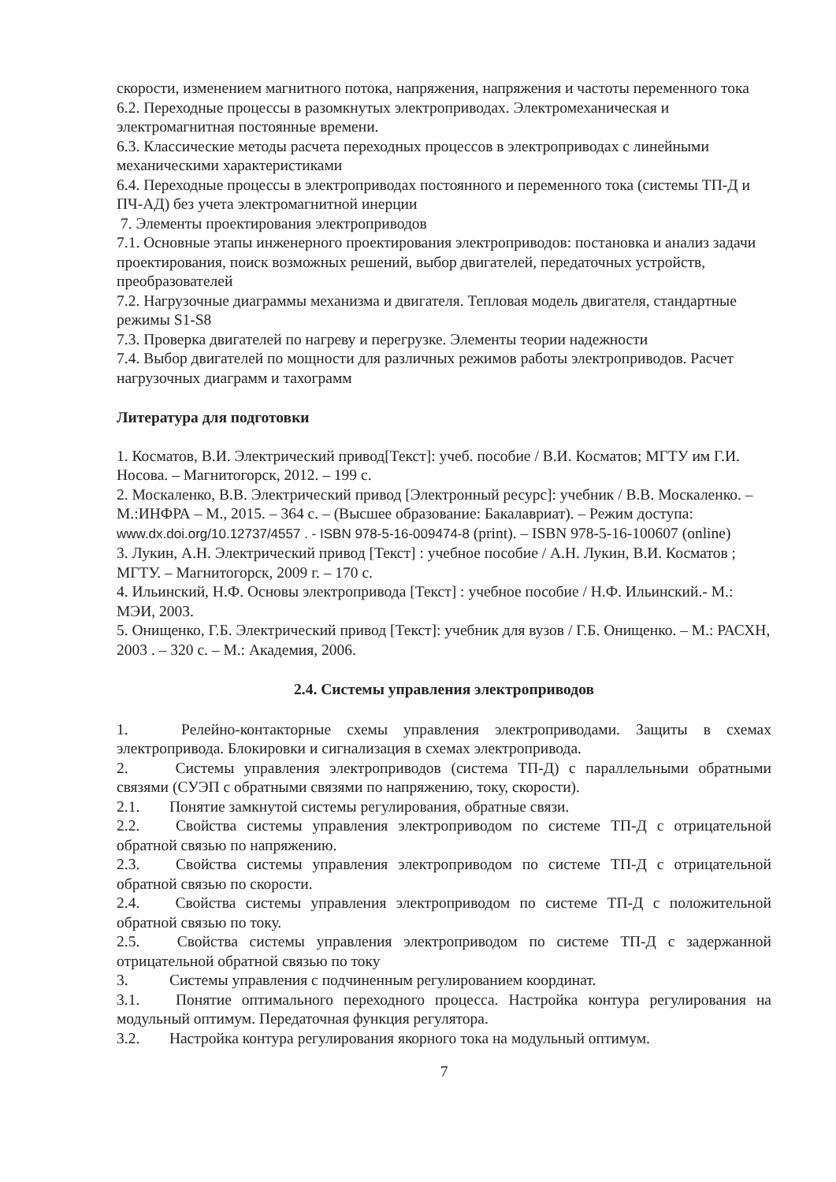скорости, изменением магнитного потока, напряжения, напряжения и частоты переменного тока
6.2. Переходные процессы в разомкнутых электроприводах. Электромеханическая и электромагнитная постоянные времени.
6.3. Классические методы расчета переходных процессов в электроприводах с линейными механическими характеристиками
6.4. Переходные процессы в электроприводах постоянного и переменного тока (системы ТП-Д и ПЧ-АД) без учета электромагнитной инерции
7. Элементы проектирования электроприводов
7.1. Основные этапы инженерного проектирования электроприводов: постановка и анализ задачи проектирования, поиск возможных решений, выбор двигателей, передаточных устройств, преобразователей
7.2. Нагрузочные диаграммы механизма и двигателя. Тепловая модель двигателя, стандартные режимы S1-S8
7.3. Проверка двигателей по нагреву и перегрузке. Элементы теории надежности
7.4. Выбор двигателей по мощности для различных режимов работы электроприводов. Расчет нагрузочных диаграмм и тахограмм
Литература для подготовки
1. Косматов, В.И. Электрический привод[Текст]: учеб. пособие / В.И. Косматов; МГТУ им Г.И. Носова. – Магнитогорск, 2012. – 199 с.
2. Москаленко, В.В. Электрический привод [Электронный ресурс]: учебник / В.В. Москаленко. – М.:ИНФРА – М., 2015. – 364 с. – (Высшее образование: Бакалавриат). – Режим доступа: www.dx.doi.org/10.12737/4557 . - ISBN 978-5-16-009474-8 (print). – ISBN 978-5-16-100607 (online)
3. Лукин, А.Н. Электрический привод [Текст] : учебное пособие / А.Н. Лукин, В.И. Косматов ; МГТУ. – Магнитогорск, 2009 г. – 170 с.
4. Ильинский, Н.Ф. Основы электропривода [Текст] : учебное пособие / Н.Ф. Ильинский.- М.: МЭИ, 2003.
5. Онищенко, Г.Б. Электрический привод [Текст]: учебник для вузов / Г.Б. Онищенко. – М.: РАСХН, 2003 . – 320 с. – М.: Академия, 2006.
2.4. Системы управления электроприводов
1. Релейно-контакторные схемы управления электроприводами. Защиты в схемах электропривода. Блокировки и сигнализация в схемах электропривода.
2. Системы управления электроприводов (система ТП-Д) с параллельными обратными связями (СУЭП с обратными связями по напряжению, току, скорости).
2.1. Понятие замкнутой системы регулирования, обратные связи.
2.2. Свойства системы управления электроприводом по системе ТП-Д с отрицательной обратной связью по напряжению.
2.3. Свойства системы управления электроприводом по системе ТП-Д с отрицательной обратной связью по скорости.
2.4. Свойства системы управления электроприводом по системе ТП-Д с положительной обратной связью по току.
2.5. Свойства системы управления электроприводом по системе ТП-Д с задержанной отрицательной обратной связью по току
3. Системы управления с подчиненным регулированием координат.
3.1. Понятие оптимального переходного процесса. Настройка контура регулирования на модульный оптимум. Передаточная функция регулятора.
3.2. Настройка контура регулирования якорного тока на модульный оптимум.
7